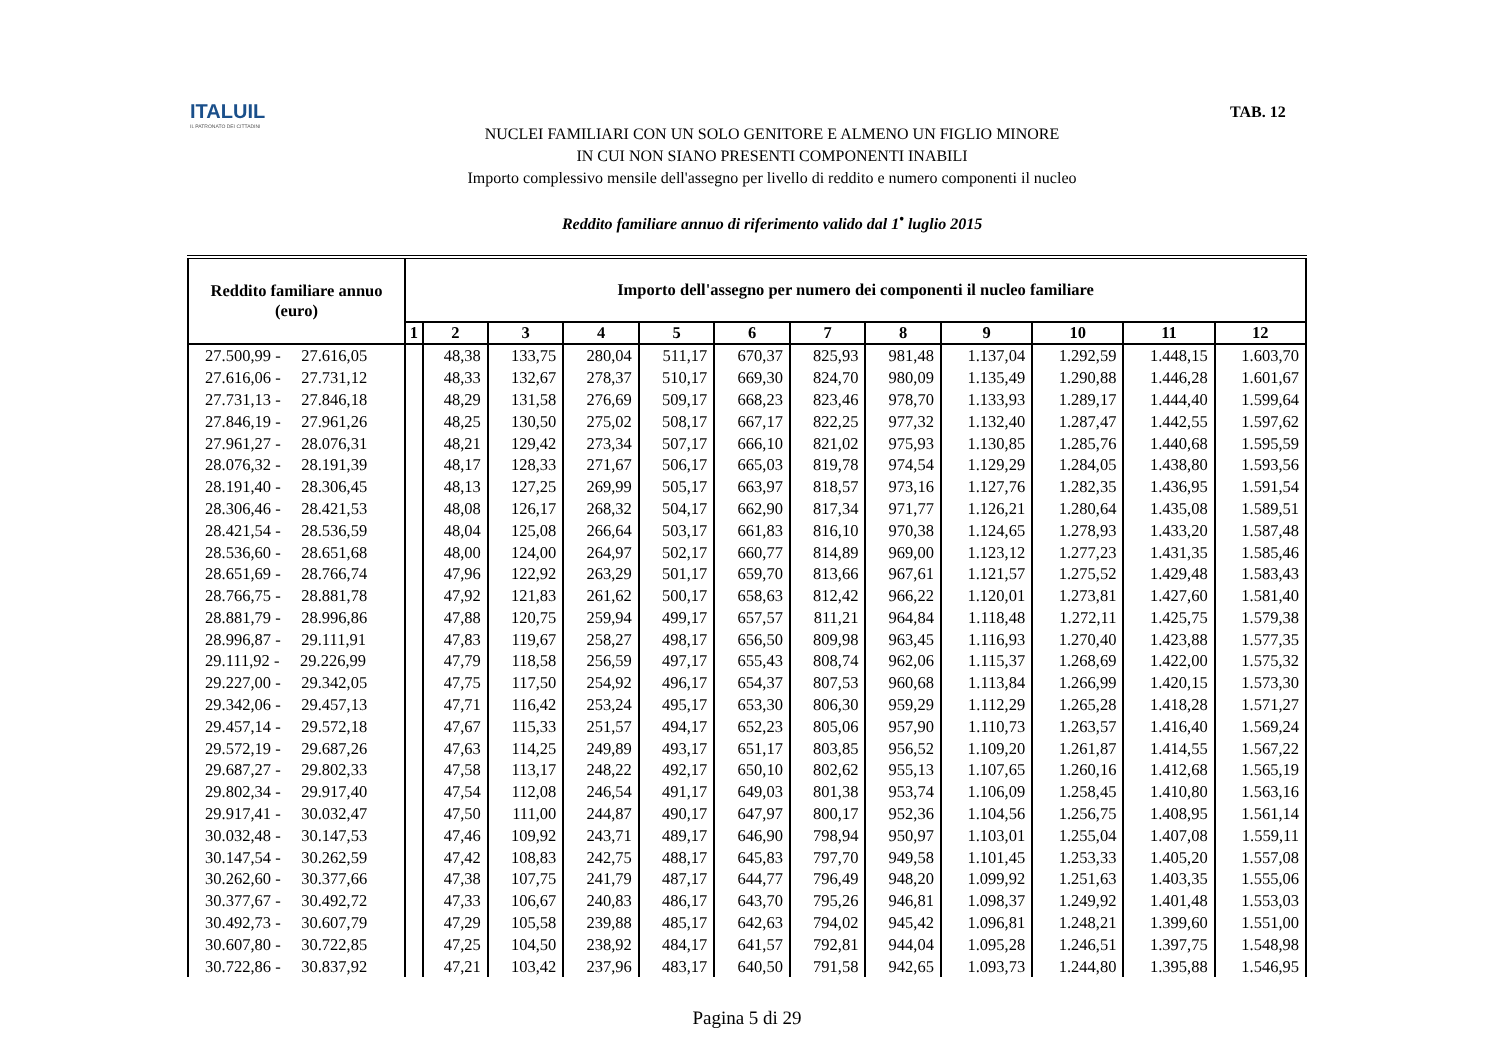ITALUIL
IL PATRONATO DEI CITTADINI
TAB. 12
NUCLEI FAMILIARI CON UN SOLO GENITORE E ALMENO UN FIGLIO MINORE
IN CUI NON SIANO PRESENTI COMPONENTI INABILI
Importo complessivo mensile dell'assegno per livello di reddito e numero componenti il nucleo
Reddito familiare annuo di riferimento valido dal 1<sup>•</sup> luglio 2015
| Reddito familiare annuo (euro) | Importo dell'assegno per numero dei componenti il nucleo familiare | | | | | | | | | | | |
| --- | --- | --- | --- | --- | --- | --- | --- | --- | --- | --- | --- | --- |
| | 1 | 2 | 3 | 4 | 5 | 6 | 7 | 8 | 9 | 10 | 11 | 12 |
| 27.500,99 - 27.616,05 | | 48,38 | 133,75 | 280,04 | 511,17 | 670,37 | 825,93 | 981,48 | 1.137,04 | 1.292,59 | 1.448,15 | 1.603,70 |
| 27.616,06 - 27.731,12 | | 48,33 | 132,67 | 278,37 | 510,17 | 669,30 | 824,70 | 980,09 | 1.135,49 | 1.290,88 | 1.446,28 | 1.601,67 |
| 27.731,13 - 27.846,18 | | 48,29 | 131,58 | 276,69 | 509,17 | 668,23 | 823,46 | 978,70 | 1.133,93 | 1.289,17 | 1.444,40 | 1.599,64 |
| 27.846,19 - 27.961,26 | | 48,25 | 130,50 | 275,02 | 508,17 | 667,17 | 822,25 | 977,32 | 1.132,40 | 1.287,47 | 1.442,55 | 1.597,62 |
| 27.961,27 - 28.076,31 | | 48,21 | 129,42 | 273,34 | 507,17 | 666,10 | 821,02 | 975,93 | 1.130,85 | 1.285,76 | 1.440,68 | 1.595,59 |
| 28.076,32 - 28.191,39 | | 48,17 | 128,33 | 271,67 | 506,17 | 665,03 | 819,78 | 974,54 | 1.129,29 | 1.284,05 | 1.438,80 | 1.593,56 |
| 28.191,40 - 28.306,45 | | 48,13 | 127,25 | 269,99 | 505,17 | 663,97 | 818,57 | 973,16 | 1.127,76 | 1.282,35 | 1.436,95 | 1.591,54 |
| 28.306,46 - 28.421,53 | | 48,08 | 126,17 | 268,32 | 504,17 | 662,90 | 817,34 | 971,77 | 1.126,21 | 1.280,64 | 1.435,08 | 1.589,51 |
| 28.421,54 - 28.536,59 | | 48,04 | 125,08 | 266,64 | 503,17 | 661,83 | 816,10 | 970,38 | 1.124,65 | 1.278,93 | 1.433,20 | 1.587,48 |
| 28.536,60 - 28.651,68 | | 48,00 | 124,00 | 264,97 | 502,17 | 660,77 | 814,89 | 969,00 | 1.123,12 | 1.277,23 | 1.431,35 | 1.585,46 |
| 28.651,69 - 28.766,74 | | 47,96 | 122,92 | 263,29 | 501,17 | 659,70 | 813,66 | 967,61 | 1.121,57 | 1.275,52 | 1.429,48 | 1.583,43 |
| 28.766,75 - 28.881,78 | | 47,92 | 121,83 | 261,62 | 500,17 | 658,63 | 812,42 | 966,22 | 1.120,01 | 1.273,81 | 1.427,60 | 1.581,40 |
| 28.881,79 - 28.996,86 | | 47,88 | 120,75 | 259,94 | 499,17 | 657,57 | 811,21 | 964,84 | 1.118,48 | 1.272,11 | 1.425,75 | 1.579,38 |
| 28.996,87 - 29.111,91 | | 47,83 | 119,67 | 258,27 | 498,17 | 656,50 | 809,98 | 963,45 | 1.116,93 | 1.270,40 | 1.423,88 | 1.577,35 |
| 29.111,92 - 29.226,99 | | 47,79 | 118,58 | 256,59 | 497,17 | 655,43 | 808,74 | 962,06 | 1.115,37 | 1.268,69 | 1.422,00 | 1.575,32 |
| 29.227,00 - 29.342,05 | | 47,75 | 117,50 | 254,92 | 496,17 | 654,37 | 807,53 | 960,68 | 1.113,84 | 1.266,99 | 1.420,15 | 1.573,30 |
| 29.342,06 - 29.457,13 | | 47,71 | 116,42 | 253,24 | 495,17 | 653,30 | 806,30 | 959,29 | 1.112,29 | 1.265,28 | 1.418,28 | 1.571,27 |
| 29.457,14 - 29.572,18 | | 47,67 | 115,33 | 251,57 | 494,17 | 652,23 | 805,06 | 957,90 | 1.110,73 | 1.263,57 | 1.416,40 | 1.569,24 |
| 29.572,19 - 29.687,26 | | 47,63 | 114,25 | 249,89 | 493,17 | 651,17 | 803,85 | 956,52 | 1.109,20 | 1.261,87 | 1.414,55 | 1.567,22 |
| 29.687,27 - 29.802,33 | | 47,58 | 113,17 | 248,22 | 492,17 | 650,10 | 802,62 | 955,13 | 1.107,65 | 1.260,16 | 1.412,68 | 1.565,19 |
| 29.802,34 - 29.917,40 | | 47,54 | 112,08 | 246,54 | 491,17 | 649,03 | 801,38 | 953,74 | 1.106,09 | 1.258,45 | 1.410,80 | 1.563,16 |
| 29.917,41 - 30.032,47 | | 47,50 | 111,00 | 244,87 | 490,17 | 647,97 | 800,17 | 952,36 | 1.104,56 | 1.256,75 | 1.408,95 | 1.561,14 |
| 30.032,48 - 30.147,53 | | 47,46 | 109,92 | 243,71 | 489,17 | 646,90 | 798,94 | 950,97 | 1.103,01 | 1.255,04 | 1.407,08 | 1.559,11 |
| 30.147,54 - 30.262,59 | | 47,42 | 108,83 | 242,75 | 488,17 | 645,83 | 797,70 | 949,58 | 1.101,45 | 1.253,33 | 1.405,20 | 1.557,08 |
| 30.262,60 - 30.377,66 | | 47,38 | 107,75 | 241,79 | 487,17 | 644,77 | 796,49 | 948,20 | 1.099,92 | 1.251,63 | 1.403,35 | 1.555,06 |
| 30.377,67 - 30.492,72 | | 47,33 | 106,67 | 240,83 | 486,17 | 643,70 | 795,26 | 946,81 | 1.098,37 | 1.249,92 | 1.401,48 | 1.553,03 |
| 30.492,73 - 30.607,79 | | 47,29 | 105,58 | 239,88 | 485,17 | 642,63 | 794,02 | 945,42 | 1.096,81 | 1.248,21 | 1.399,60 | 1.551,00 |
| 30.607,80 - 30.722,85 | | 47,25 | 104,50 | 238,92 | 484,17 | 641,57 | 792,81 | 944,04 | 1.095,28 | 1.246,51 | 1.397,75 | 1.548,98 |
| 30.722,86 - 30.837,92 | | 47,21 | 103,42 | 237,96 | 483,17 | 640,50 | 791,58 | 942,65 | 1.093,73 | 1.244,80 | 1.395,88 | 1.546,95 |
Pagina 5 di 29